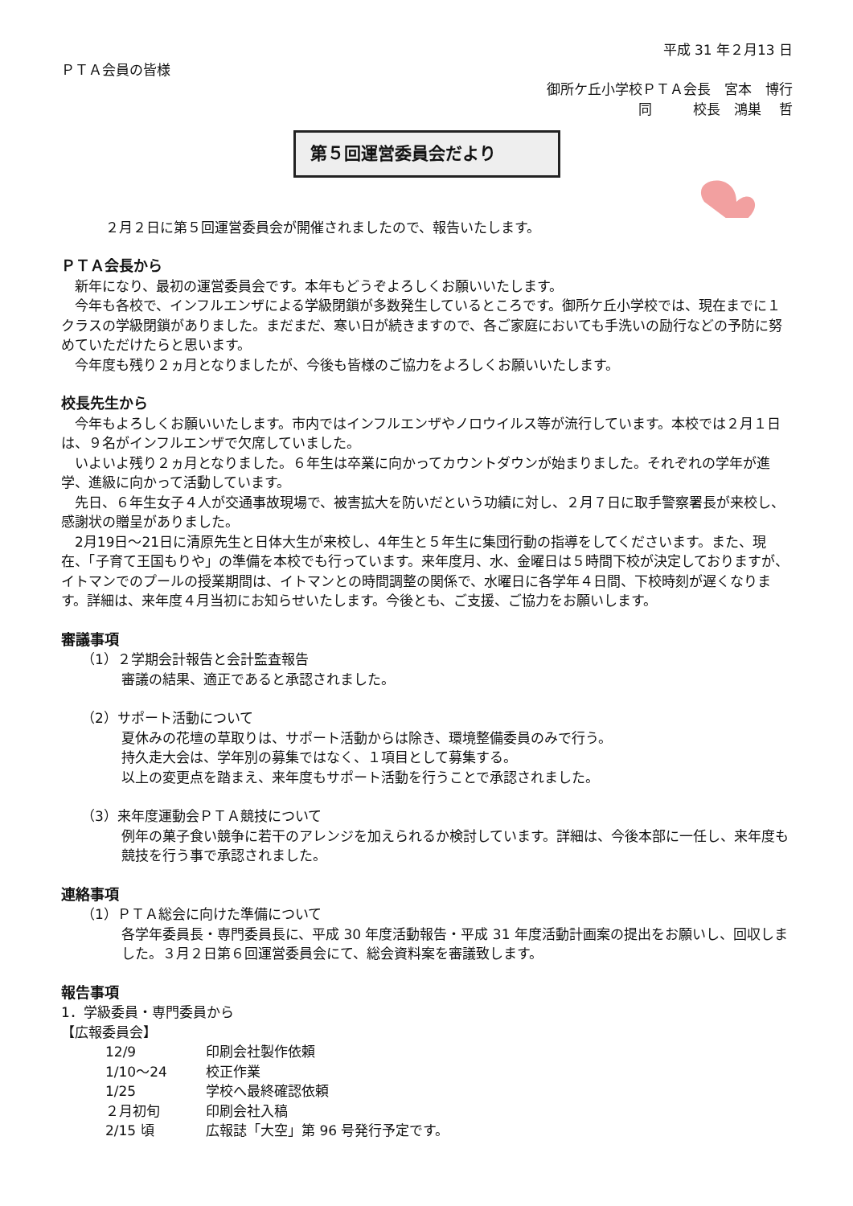平成 31 年２月13 日
ＰＴＡ会員の皆様
御所ケ丘小学校ＰＴＡ会長　宮本　博行
同　　　校長　鴻巣　 哲
第５回運営委員会だより
２月２日に第５回運営委員会が開催されましたので、報告いたします。
ＰＴＡ会長から
新年になり、最初の運営委員会です。本年もどうぞよろしくお願いいたします。
今年も各校で、インフルエンザによる学級閉鎖が多数発生しているところです。御所ケ丘小学校では、現在までに１クラスの学級閉鎖がありました。まだまだ、寒い日が続きますので、各ご家庭においても手洗いの励行などの予防に努めていただけたらと思います。
今年度も残り２ヵ月となりましたが、今後も皆様のご協力をよろしくお願いいたします。
校長先生から
今年もよろしくお願いいたします。市内ではインフルエンザやノロウイルス等が流行しています。本校では２月１日は、９名がインフルエンザで欠席していました。
いよいよ残り２ヵ月となりました。６年生は卒業に向かってカウントダウンが始まりました。それぞれの学年が進学、進級に向かって活動しています。
先日、６年生女子４人が交通事故現場で、被害拡大を防いだという功績に対し、２月７日に取手警察署長が来校し、感謝状の贈呈がありました。
2月19日〜21日に清原先生と日体大生が来校し、4年生と５年生に集団行動の指導をしてくださいます。また、現在、「子育て王国もりや」の準備を本校でも行っています。来年度月、水、金曜日は５時間下校が決定しておりますが、イトマンでのプールの授業期間は、イトマンとの時間調整の関係で、水曜日に各学年４日間、下校時刻が遅くなります。詳細は、来年度４月当初にお知らせいたします。今後とも、ご支援、ご協力をお願いします。
審議事項
（1）２学期会計報告と会計監査報告
審議の結果、適正であると承認されました。
（2）サポート活動について
夏休みの花壇の草取りは、サポート活動からは除き、環境整備委員のみで行う。
持久走大会は、学年別の募集ではなく、１項目として募集する。
以上の変更点を踏まえ、来年度もサポート活動を行うことで承認されました。
（3）来年度運動会ＰＴＡ競技について
例年の菓子食い競争に若干のアレンジを加えられるか検討しています。詳細は、今後本部に一任し、来年度も競技を行う事で承認されました。
連絡事項
（1）ＰＴＡ総会に向けた準備について
各学年委員長・専門委員長に、平成 30 年度活動報告・平成 31 年度活動計画案の提出をお願いし、回収しました。３月２日第６回運営委員会にて、総会資料案を審議致します。
報告事項
1．学級委員・専門委員から
【広報委員会】
12/9 印刷会社製作依頼
1/10〜24 校正作業
1/25 学校へ最終確認依頼
２月初旬 印刷会社入稿
2/15 頃 広報誌「大空」第 96 号発行予定です。